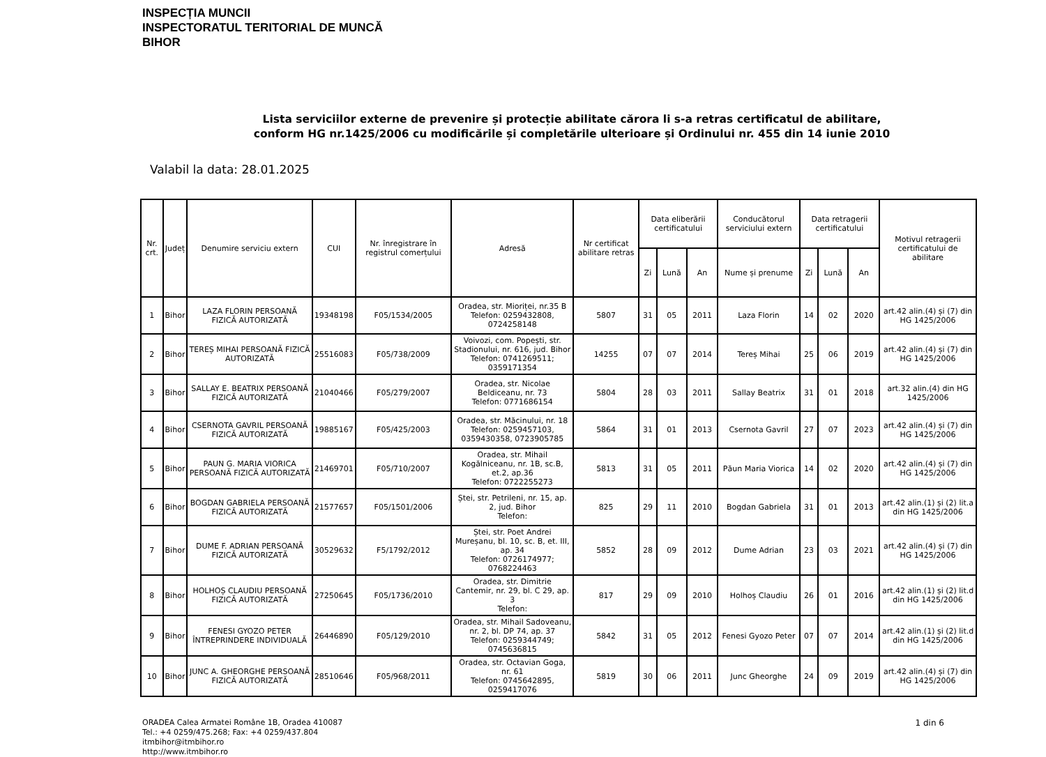INSPECȚIA MUNCII
INSPECTORATUL TERITORIAL DE MUNCĂ
BIHOR
Lista serviciilor externe de prevenire și protecție abilitate cărora li s-a retras certificatul de abilitare, conform HG nr.1425/2006 cu modificările și completările ulterioare și Ordinului nr. 455 din 14 iunie 2010
Valabil la data: 28.01.2025
| Nr. crt. | Județ | Denumire serviciu extern | CUI | Nr. înregistrare în registrul comerțului | Adresă | Nr certificat abilitare retras | Data eliberării certificatului | | | Conducătorul serviciului extern | Data retragerii certificatului | | | Motivul retragerii certificatului de abilitare |
| --- | --- | --- | --- | --- | --- | --- | --- | --- | --- | --- | --- | --- | --- | --- |
| | | | | | | | Zi | Lună | An | Nume și prenume | Zi | Lună | An | |
| 1 | Bihor | LAZA FLORIN PERSOANĂ FIZICĂ AUTORIZATĂ | 19348198 | F05/1534/2005 | Oradea, str. Mioriței, nr.35 B Telefon: 0259432808, 0724258148 | 5807 | 31 | 05 | 2011 | Laza Florin | 14 | 02 | 2020 | art.42 alin.(4) și (7) din HG 1425/2006 |
| 2 | Bihor | TEREȘ MIHAI PERSOANĂ FIZICĂ AUTORIZATĂ | 25516083 | F05/738/2009 | Voivozi, com. Popești, str. Stadionului, nr. 616, jud. Bihor Telefon: 0741269511; 0359171354 | 14255 | 07 | 07 | 2014 | Tereș Mihai | 25 | 06 | 2019 | art.42 alin.(4) și (7) din HG 1425/2006 |
| 3 | Bihor | SALLAY E. BEATRIX PERSOANĂ FIZICĂ AUTORIZATĂ | 21040466 | F05/279/2007 | Oradea, str. Nicolae Beldiceanu, nr. 73 Telefon: 0771686154 | 5804 | 28 | 03 | 2011 | Sallay Beatrix | 31 | 01 | 2018 | art.32 alin.(4) din HG 1425/2006 |
| 4 | Bihor | CSERNOTA GAVRIL PERSOANĂ FIZICĂ AUTORIZATĂ | 19885167 | F05/425/2003 | Oradea, str. Măcinului, nr. 18 Telefon: 0259457103, 0359430358, 0723905785 | 5864 | 31 | 01 | 2013 | Csernota Gavril | 27 | 07 | 2023 | art.42 alin.(4) și (7) din HG 1425/2006 |
| 5 | Bihor | PAUN G. MARIA VIORICA PERSOANĂ FIZICĂ AUTORIZATĂ | 21469701 | F05/710/2007 | Oradea, str. Mihail Kogălniceanu, nr. 1B, sc.B, et.2, ap.36 Telefon: 0722255273 | 5813 | 31 | 05 | 2011 | Păun Maria Viorica | 14 | 02 | 2020 | art.42 alin.(4) și (7) din HG 1425/2006 |
| 6 | Bihor | BOGDAN GABRIELA PERSOANĂ FIZICĂ AUTORIZATĂ | 21577657 | F05/1501/2006 | Ștei, str. Petrileni, nr. 15, ap. 2, jud. Bihor Telefon: | 825 | 29 | 11 | 2010 | Bogdan Gabriela | 31 | 01 | 2013 | art.42 alin.(1) și (2) lit.a din HG 1425/2006 |
| 7 | Bihor | DUME F. ADRIAN PERSOANĂ FIZICĂ AUTORIZATĂ | 30529632 | F5/1792/2012 | Ștei, str. Poet Andrei Mureșanu, bl. 10, sc. B, et. III, ap. 34 Telefon: 0726174977; 0768224463 | 5852 | 28 | 09 | 2012 | Dume Adrian | 23 | 03 | 2021 | art.42 alin.(4) și (7) din HG 1425/2006 |
| 8 | Bihor | HOLHOȘ CLAUDIU PERSOANĂ FIZICĂ AUTORIZATĂ | 27250645 | F05/1736/2010 | Oradea, str. Dimitrie Cantemir, nr. 29, bl. C 29, ap. 3 Telefon: | 817 | 29 | 09 | 2010 | Holhoș Claudiu | 26 | 01 | 2016 | art.42 alin.(1) și (2) lit.d din HG 1425/2006 |
| 9 | Bihor | FENESI GYOZO PETER ÎNTREPRINDERE INDIVIDUALĂ | 26446890 | F05/129/2010 | Oradea, str. Mihail Sadoveanu, nr. 2, bl. DP 74, ap. 37 Telefon: 0259344749; 0745636815 | 5842 | 31 | 05 | 2012 | Fenesi Gyozo Peter | 07 | 07 | 2014 | art.42 alin.(1) și (2) lit.d din HG 1425/2006 |
| 10 | Bihor | JUNC A. GHEORGHE PERSOANĂ FIZICĂ AUTORIZATĂ | 28510646 | F05/968/2011 | Oradea, str. Octavian Goga, nr. 61 Telefon: 0745642895, 0259417076 | 5819 | 30 | 06 | 2011 | Junc Gheorghe | 24 | 09 | 2019 | art.42 alin.(4) și (7) din HG 1425/2006 |
ORADEA Calea Armatei Române 1B, Oradea 410087
Tel.: +4 0259/475.268; Fax: +4 0259/437.804
itmbihor@itmbihor.ro
http://www.itmbihor.ro
1 din 6